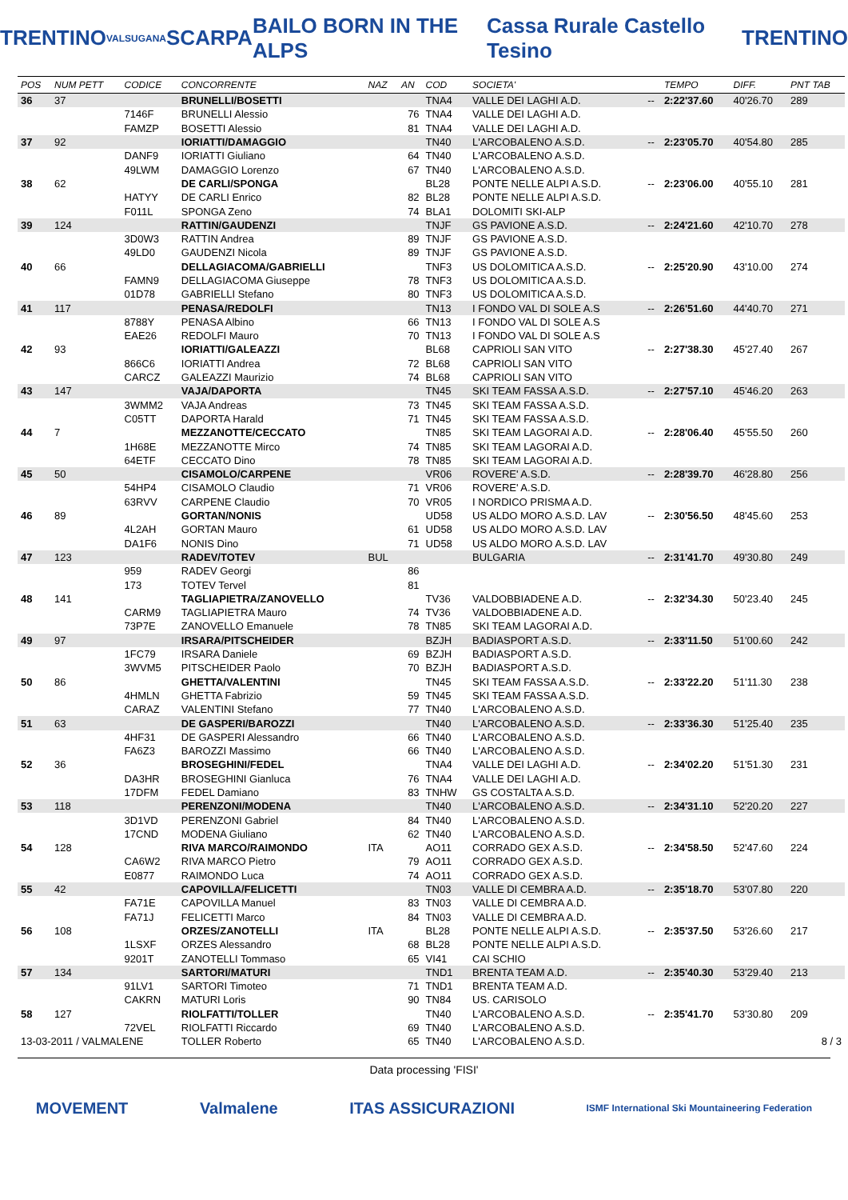TRENTINO VALSUGANA SCARPA BAILO BORN IN THE ALPS Cassa Rurale Castello Tesino TRENTINO
| POS | NUM PETT | CODICE | CONCORRENTE | NAZ | AN | COD | SOCIETA' | | TEMPO | DIFF. | PNT TAB |
| --- | --- | --- | --- | --- | --- | --- | --- | --- | --- | --- | --- |
| 36 | 37 | | BRUNELLI/BOSETTI | | | TNA4 | VALLE DEI LAGHI A.D. | -- | 2:22'37.60 | 40'26.70 | 289 |
| | | 7146F | BRUNELLI Alessio | | 76 | TNA4 | VALLE DEI LAGHI A.D. | | | | |
| | | FAMZP | BOSETTI Alessio | | 81 | TNA4 | VALLE DEI LAGHI A.D. | | | | |
| 37 | 92 | | IORIATTI/DAMAGGIO | | | TN40 | L'ARCOBALENO A.S.D. | -- | 2:23'05.70 | 40'54.80 | 285 |
| | | DANF9 | IORIATTI Giuliano | | 64 | TN40 | L'ARCOBALENO A.S.D. | | | | |
| | | 49LWM | DAMAGGIO Lorenzo | | 67 | TN40 | L'ARCOBALENO A.S.D. | | | | |
| 38 | 62 | | DE CARLI/SPONGA | | | BL28 | PONTE NELLE ALPI A.S.D. | -- | 2:23'06.00 | 40'55.10 | 281 |
| | | HATYY | DE CARLI Enrico | | 82 | BL28 | PONTE NELLE ALPI A.S.D. | | | | |
| | | F011L | SPONGA Zeno | | 74 | BLA1 | DOLOMITI SKI-ALP | | | | |
| 39 | 124 | | RATTIN/GAUDENZI | | | TNJF | GS PAVIONE A.S.D. | -- | 2:24'21.60 | 42'10.70 | 278 |
| | | 3D0W3 | RATTIN Andrea | | 89 | TNJF | GS PAVIONE A.S.D. | | | | |
| | | 49LD0 | GAUDENZI Nicola | | 89 | TNJF | GS PAVIONE A.S.D. | | | | |
| 40 | 66 | | DELLAGIACOMA/GABRIELLI | | | TNF3 | US DOLOMITICA A.S.D. | -- | 2:25'20.90 | 43'10.00 | 274 |
| | | FAMN9 | DELLAGIACOMA Giuseppe | | 78 | TNF3 | US DOLOMITICA A.S.D. | | | | |
| | | 01D78 | GABRIELLI Stefano | | 80 | TNF3 | US DOLOMITICA A.S.D. | | | | |
| 41 | 117 | | PENASA/REDOLFI | | | TN13 | I FONDO VAL DI SOLE A.S | -- | 2:26'51.60 | 44'40.70 | 271 |
| | | 8788Y | PENASA Albino | | 66 | TN13 | I FONDO VAL DI SOLE A.S | | | | |
| | | EAE26 | REDOLFI Mauro | | 70 | TN13 | I FONDO VAL DI SOLE A.S | | | | |
| 42 | 93 | | IORIATTI/GALEAZZI | | | BL68 | CAPRIOLI SAN VITO | -- | 2:27'38.30 | 45'27.40 | 267 |
| | | 866C6 | IORIATTI Andrea | | 72 | BL68 | CAPRIOLI SAN VITO | | | | |
| | | CARCZ | GALEAZZI Maurizio | | 74 | BL68 | CAPRIOLI SAN VITO | | | | |
| 43 | 147 | | VAJA/DAPORTA | | | TN45 | SKI TEAM FASSA A.S.D. | -- | 2:27'57.10 | 45'46.20 | 263 |
| | | 3WMM2 | VAJA Andreas | | 73 | TN45 | SKI TEAM FASSA A.S.D. | | | | |
| | | C05TT | DAPORTA Harald | | 71 | TN45 | SKI TEAM FASSA A.S.D. | | | | |
| 44 | 7 | | MEZZANOTTE/CECCATO | | | TN85 | SKI TEAM LAGORAI A.D. | -- | 2:28'06.40 | 45'55.50 | 260 |
| | | 1H68E | MEZZANOTTE Mirco | | 74 | TN85 | SKI TEAM LAGORAI A.D. | | | | |
| | | 64ETF | CECCATO Dino | | 78 | TN85 | SKI TEAM LAGORAI A.D. | | | | |
| 45 | 50 | | CISAMOLO/CARPENE | | | VR06 | ROVERE' A.S.D. | -- | 2:28'39.70 | 46'28.80 | 256 |
| | | 54HP4 | CISAMOLO Claudio | | 71 | VR06 | ROVERE' A.S.D. | | | | |
| | | 63RVV | CARPENE Claudio | | 70 | VR05 | I NORDICO PRISMA A.D. | | | | |
| 46 | 89 | | GORTAN/NONIS | | | UD58 | US ALDO MORO A.S.D. LAV | -- | 2:30'56.50 | 48'45.60 | 253 |
| | | 4L2AH | GORTAN Mauro | | 61 | UD58 | US ALDO MORO A.S.D. LAV | | | | |
| | | DA1F6 | NONIS Dino | | 71 | UD58 | US ALDO MORO A.S.D. LAV | | | | |
| 47 | 123 | | RADEV/TOTEV | BUL | | | BULGARIA | -- | 2:31'41.70 | 49'30.80 | 249 |
| | | 959 | RADEV Georgi | | 86 | | | | | | |
| | | 173 | TOTEV Tervel | | 81 | | | | | | |
| 48 | 141 | | TAGLIAPIETRA/ZANOVELLO | | | TV36 | VALDOBBIADENE A.D. | -- | 2:32'34.30 | 50'23.40 | 245 |
| | | CARM9 | TAGLIAPIETRA Mauro | | 74 | TV36 | VALDOBBIADENE A.D. | | | | |
| | | 73P7E | ZANOVELLO Emanuele | | 78 | TN85 | SKI TEAM LAGORAI A.D. | | | | |
| 49 | 97 | | IRSARA/PITSCHEIDER | | | BZJH | BADIASPORT A.S.D. | -- | 2:33'11.50 | 51'00.60 | 242 |
| | | 1FC79 | IRSARA Daniele | | 69 | BZJH | BADIASPORT A.S.D. | | | | |
| | | 3WVM5 | PITSCHEIDER Paolo | | 70 | BZJH | BADIASPORT A.S.D. | | | | |
| 50 | 86 | | GHETTA/VALENTINI | | | TN45 | SKI TEAM FASSA A.S.D. | -- | 2:33'22.20 | 51'11.30 | 238 |
| | | 4HMLN | GHETTA Fabrizio | | 59 | TN45 | SKI TEAM FASSA A.S.D. | | | | |
| | | CARAZ | VALENTINI Stefano | | 77 | TN40 | L'ARCOBALENO A.S.D. | | | | |
| 51 | 63 | | DE GASPERI/BAROZZI | | | TN40 | L'ARCOBALENO A.S.D. | -- | 2:33'36.30 | 51'25.40 | 235 |
| | | 4HF31 | DE GASPERI Alessandro | | 66 | TN40 | L'ARCOBALENO A.S.D. | | | | |
| | | FA6Z3 | BAROZZI Massimo | | 66 | TN40 | L'ARCOBALENO A.S.D. | | | | |
| 52 | 36 | | BROSEGHINI/FEDEL | | | TNA4 | VALLE DEI LAGHI A.D. | -- | 2:34'02.20 | 51'51.30 | 231 |
| | | DA3HR | BROSEGHINI Gianluca | | 76 | TNA4 | VALLE DEI LAGHI A.D. | | | | |
| | | 17DFM | FEDEL Damiano | | 83 | TNHW | GS COSTALTA A.S.D. | | | | |
| 53 | 118 | | PERENZONI/MODENA | | | TN40 | L'ARCOBALENO A.S.D. | -- | 2:34'31.10 | 52'20.20 | 227 |
| | | 3D1VD | PERENZONI Gabriel | | 84 | TN40 | L'ARCOBALENO A.S.D. | | | | |
| | | 17CND | MODENA Giuliano | | 62 | TN40 | L'ARCOBALENO A.S.D. | | | | |
| 54 | 128 | | RIVA MARCO/RAIMONDO | ITA | | AO11 | CORRADO GEX A.S.D. | -- | 2:34'58.50 | 52'47.60 | 224 |
| | | CA6W2 | RIVA MARCO Pietro | | 79 | AO11 | CORRADO GEX A.S.D. | | | | |
| | | E0877 | RAIMONDO Luca | | 74 | AO11 | CORRADO GEX A.S.D. | | | | |
| 55 | 42 | | CAPOVILLA/FELICETTI | | | TN03 | VALLE DI CEMBRA A.D. | -- | 2:35'18.70 | 53'07.80 | 220 |
| | | FA71E | CAPOVILLA Manuel | | 83 | TN03 | VALLE DI CEMBRA A.D. | | | | |
| | | FA71J | FELICETTI Marco | | 84 | TN03 | VALLE DI CEMBRA A.D. | | | | |
| 56 | 108 | | ORZES/ZANOTELLI | ITA | | BL28 | PONTE NELLE ALPI A.S.D. | -- | 2:35'37.50 | 53'26.60 | 217 |
| | | 1LSXF | ORZES Alessandro | | 68 | BL28 | PONTE NELLE ALPI A.S.D. | | | | |
| | | 9201T | ZANOTELLI Tommaso | | 65 | VI41 | CAI SCHIO | | | | |
| 57 | 134 | | SARTORI/MATURI | | | TND1 | BRENTA TEAM A.D. | -- | 2:35'40.30 | 53'29.40 | 213 |
| | | 91LV1 | SARTORI Timoteo | | 71 | TND1 | BRENTA TEAM A.D. | | | | |
| | | CAKRN | MATURI Loris | | 90 | TN84 | US. CARISOLO | | | | |
| 58 | 127 | | RIOLFATTI/TOLLER | | | TN40 | L'ARCOBALENO A.S.D. | -- | 2:35'41.70 | 53'30.80 | 209 |
| | | 72VEL | RIOLFATTI Riccardo | | 69 | TN40 | L'ARCOBALENO A.S.D. | | | | |
| 13-03-2011 / VALMALENE | | | TOLLER Roberto | | 65 | TN40 | L'ARCOBALENO A.S.D. | | | | 8 / 3 |
Data processing 'FISI'
MOVEMENT Valmalene ITAS ASSICURAZIONI ISMF International Ski Mountaineering Federation